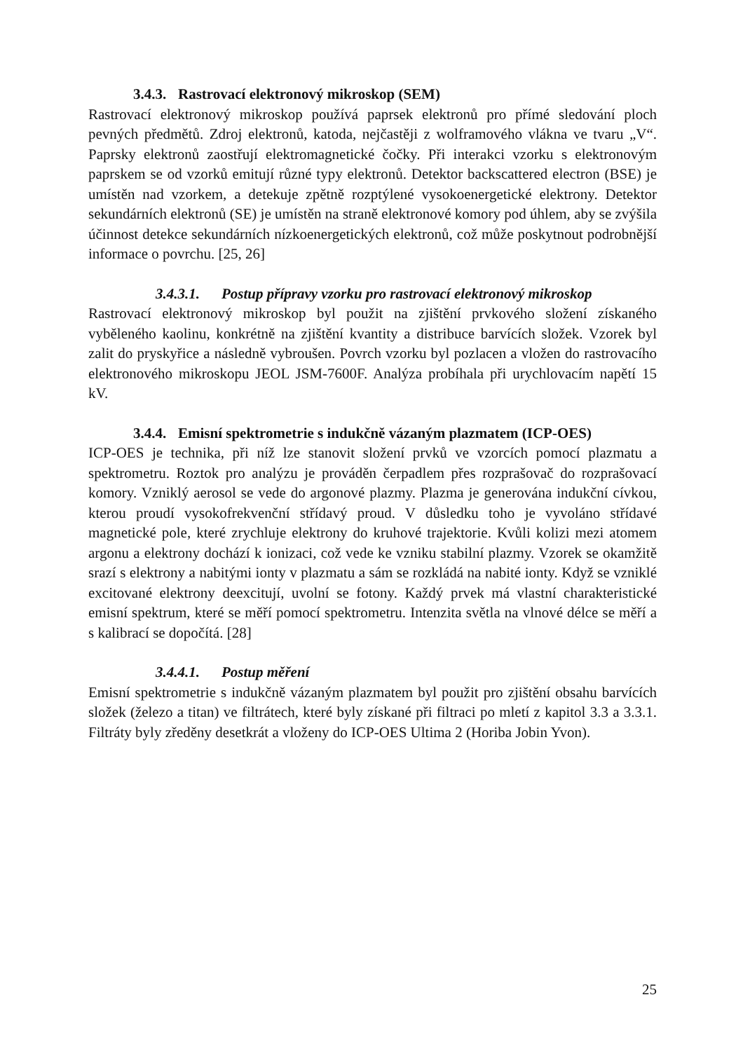3.4.3. Rastrovací elektronový mikroskop (SEM)
Rastrovací elektronový mikroskop používá paprsek elektronů pro přímé sledování ploch pevných předmětů. Zdroj elektronů, katoda, nejčastěji z wolframového vlákna ve tvaru „V“. Paprsky elektronů zaostřují elektromagnetické čočky. Při interakci vzorku s elektronovým paprskem se od vzorků emitují různé typy elektronů. Detektor backscattered electron (BSE) je umístěn nad vzorkem, a detekuje zpětně rozptýlené vysokoenergetické elektrony. Detektor sekundárních elektronů (SE) je umístěn na straně elektronové komory pod úhlem, aby se zvýšila účinnost detekce sekundárních nízkoenergetických elektronů, což může poskytnout podrobnější informace o povrchu. [25, 26]
3.4.3.1. Postup přípravy vzorku pro rastrovací elektronový mikroskop
Rastrovací elektronový mikroskop byl použit na zjištění prvkového složení získaného vyběleného kaolinu, konkrétně na zjištění kvantity a distribuce barvících složek. Vzorek byl zalit do pryskyřice a následně vybroušen. Povrch vzorku byl pozlacen a vložen do rastrovacího elektronového mikroskopu JEOL JSM-7600F. Analýza probíhala při urychlovacím napětí 15 kV.
3.4.4. Emisní spektrometrie s indukčně vázaným plazmatem (ICP-OES)
ICP-OES je technika, při níž lze stanovit složení prvků ve vzorcích pomocí plazmatu a spektrometru. Roztok pro analýzu je prováděn čerpadlem přes rozprašovač do rozprašovací komory. Vzniklý aerosol se vede do argonové plazmy. Plazma je generována indukční cívkou, kterou proudí vysokofrekvenční střídavý proud. V důsledku toho je vyvoláno střídavé magnetické pole, které zrychluje elektrony do kruhové trajektorie. Kvůli kolizi mezi atomem argonu a elektrony dochází k ionizaci, což vede ke vzniku stabilní plazmy. Vzorek se okamžitě srazí s elektrony a nabitými ionty v plazmatu a sám se rozkládá na nabité ionty. Když se vzniklé excitované elektrony deexcitují, uvolní se fotony. Každý prvek má vlastní charakteristické emisní spektrum, které se měří pomocí spektrometru. Intenzita světla na vlnové délce se měří a s kalibrací se dopočítá. [28]
3.4.4.1. Postup měření
Emisní spektrometrie s indukčně vázaným plazmatem byl použit pro zjištění obsahu barvících složek (železo a titan) ve filtrátech, které byly získané při filtraci po mletí z kapitol 3.3 a 3.3.1. Filtráty byly zředěny desetkrát a vloženy do ICP-OES Ultima 2 (Horiba Jobin Yvon).
25